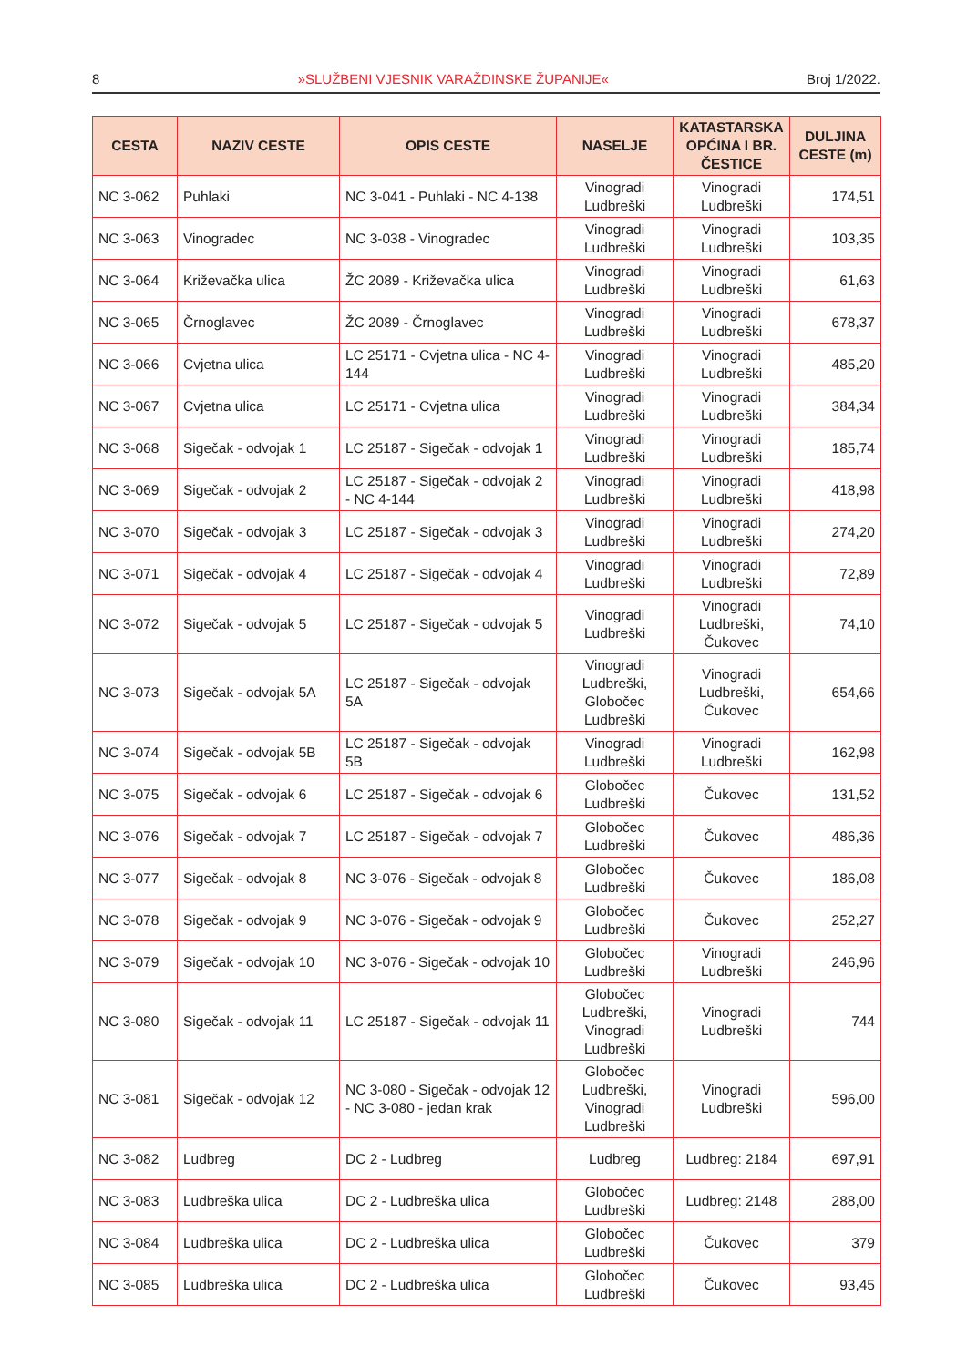8 »SLUŽBENI VJESNIK VARAŽDINSKE ŽUPANIJE« Broj 1/2022.
| CESTA | NAZIV CESTE | OPIS CESTE | NASELJE | KATASTARSKA OPĆINA I BR. ČESTICE | DULJINA CESTE (m) |
| --- | --- | --- | --- | --- | --- |
| NC 3-062 | Puhlaki | NC 3-041 - Puhlaki - NC 4-138 | Vinogradi Ludbreški | Vinogradi Ludbreški | 174,51 |
| NC 3-063 | Vinogradec | NC 3-038 - Vinogradec | Vinogradi Ludbreški | Vinogradi Ludbreški | 103,35 |
| NC 3-064 | Križevačka ulica | ŽC 2089 - Križevačka ulica | Vinogradi Ludbreški | Vinogradi Ludbreški | 61,63 |
| NC 3-065 | Črnoglavec | ŽC 2089 - Črnoglavec | Vinogradi Ludbreški | Vinogradi Ludbreški | 678,37 |
| NC 3-066 | Cvjetna ulica | LC 25171 - Cvjetna ulica - NC 4-144 | Vinogradi Ludbreški | Vinogradi Ludbreški | 485,20 |
| NC 3-067 | Cvjetna ulica | LC 25171 - Cvjetna ulica | Vinogradi Ludbreški | Vinogradi Ludbreški | 384,34 |
| NC 3-068 | Sigečak - odvojak 1 | LC 25187 - Sigečak - odvojak 1 | Vinogradi Ludbreški | Vinogradi Ludbreški | 185,74 |
| NC 3-069 | Sigečak - odvojak 2 | LC 25187 - Sigečak - odvojak 2 - NC 4-144 | Vinogradi Ludbreški | Vinogradi Ludbreški | 418,98 |
| NC 3-070 | Sigečak - odvojak 3 | LC 25187 - Sigečak - odvojak 3 | Vinogradi Ludbreški | Vinogradi Ludbreški | 274,20 |
| NC 3-071 | Sigečak - odvojak 4 | LC 25187 - Sigečak - odvojak 4 | Vinogradi Ludbreški | Vinogradi Ludbreški | 72,89 |
| NC 3-072 | Sigečak - odvojak 5 | LC 25187 - Sigečak - odvojak 5 | Vinogradi Ludbreški | Vinogradi Ludbreški, Čukovec | 74,10 |
| NC 3-073 | Sigečak - odvojak 5A | LC 25187 - Sigečak - odvojak 5A | Vinogradi Ludbreški, Globočec Ludbreški | Vinogradi Ludbreški, Čukovec | 654,66 |
| NC 3-074 | Sigečak - odvojak 5B | LC 25187 - Sigečak - odvojak 5B | Vinogradi Ludbreški | Vinogradi Ludbreški | 162,98 |
| NC 3-075 | Sigečak - odvojak 6 | LC 25187 - Sigečak - odvojak 6 | Globočec Ludbreški | Čukovec | 131,52 |
| NC 3-076 | Sigečak - odvojak 7 | LC 25187 - Sigečak - odvojak 7 | Globočec Ludbreški | Čukovec | 486,36 |
| NC 3-077 | Sigečak - odvojak 8 | NC 3-076 - Sigečak - odvojak 8 | Globočec Ludbreški | Čukovec | 186,08 |
| NC 3-078 | Sigečak - odvojak 9 | NC 3-076 - Sigečak - odvojak 9 | Globočec Ludbreški | Čukovec | 252,27 |
| NC 3-079 | Sigečak - odvojak 10 | NC 3-076 - Sigečak - odvojak 10 | Globočec Ludbreški | Vinogradi Ludbreški | 246,96 |
| NC 3-080 | Sigečak - odvojak 11 | LC 25187 - Sigečak - odvojak 11 | Globočec Ludbreški, Vinogradi Ludbreški | Vinogradi Ludbreški | 744 |
| NC 3-081 | Sigečak - odvojak 12 | NC 3-080 - Sigečak - odvojak 12 - NC 3-080 - jedan krak | Globočec Ludbreški, Vinogradi Ludbreški | Vinogradi Ludbreški | 596,00 |
| NC 3-082 | Ludbreg | DC 2 - Ludbreg | Ludbreg | Ludbreg: 2184 | 697,91 |
| NC 3-083 | Ludbreška ulica | DC 2 - Ludbreška ulica | Globočec Ludbreški | Ludbreg: 2148 | 288,00 |
| NC 3-084 | Ludbreška ulica | DC 2 - Ludbreška ulica | Globočec Ludbreški | Čukovec | 379 |
| NC 3-085 | Ludbreška ulica | DC 2 - Ludbreška ulica | Globočec Ludbreški | Čukovec | 93,45 |